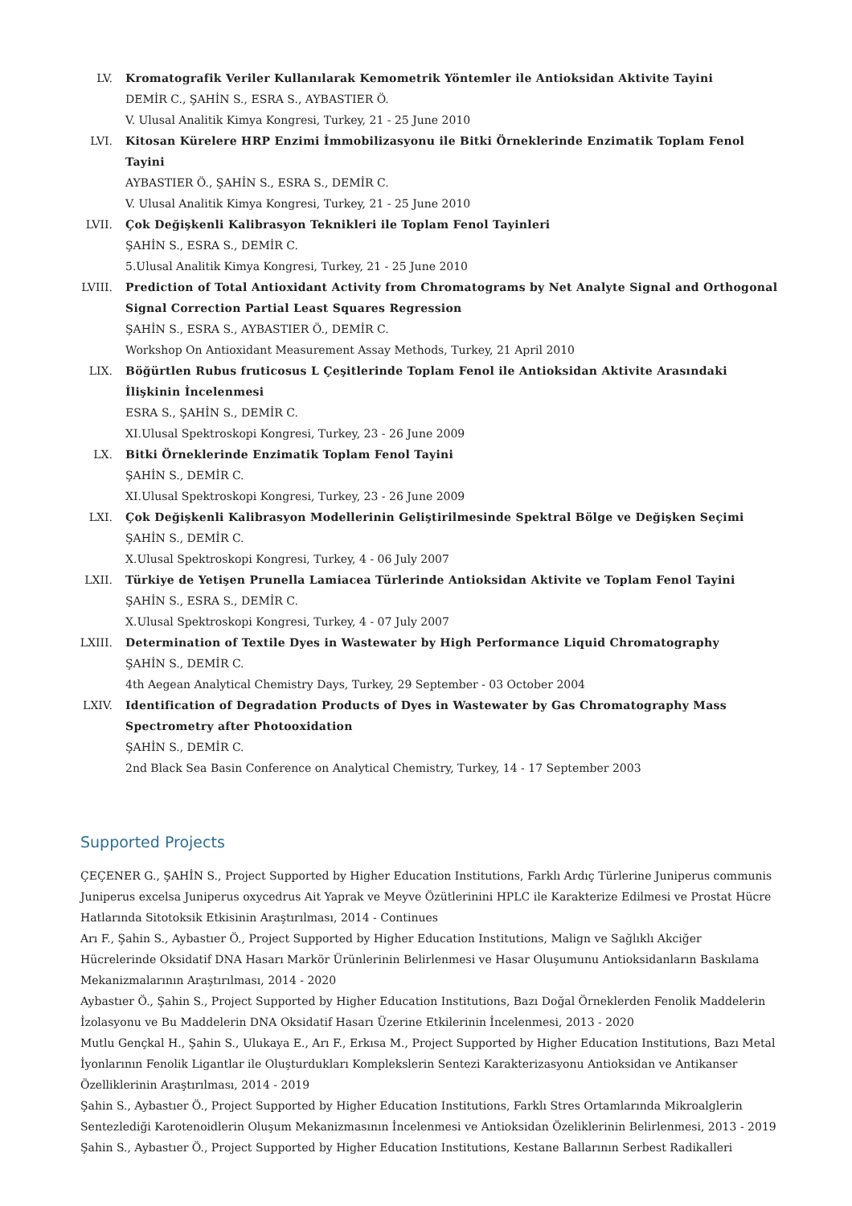LV. Kromatografik Veriler Kullanılarak Kemometrik Yöntemler ile Antioksidan Aktivite Tayini
DEMİR C., ŞAHİN S., ESRA S., AYBASTIER Ö.
V. Ulusal Analitik Kimya Kongresi, Turkey, 21 - 25 June 2010
LVI. Kitosan Kürelere HRP Enzimi İmmobilizasyonu ile Bitki Örneklerinde Enzimatik Toplam Fenol Tayini
AYBASTIER Ö., ŞAHİN S., ESRA S., DEMİR C.
V. Ulusal Analitik Kimya Kongresi, Turkey, 21 - 25 June 2010
LVII. Çok Değişkenli Kalibrasyon Teknikleri ile Toplam Fenol Tayinleri
ŞAHİN S., ESRA S., DEMİR C.
5.Ulusal Analitik Kimya Kongresi, Turkey, 21 - 25 June 2010
LVIII. Prediction of Total Antioxidant Activity from Chromatograms by Net Analyte Signal and Orthogonal Signal Correction Partial Least Squares Regression
ŞAHİN S., ESRA S., AYBASTIER Ö., DEMİR C.
Workshop On Antioxidant Measurement Assay Methods, Turkey, 21 April 2010
LIX. Böğürtlen Rubus fruticosus L Çeşitlerinde Toplam Fenol ile Antioksidan Aktivite Arasındaki İlişkinin İncelenmesi
ESRA S., ŞAHİN S., DEMİR C.
XI.Ulusal Spektroskopi Kongresi, Turkey, 23 - 26 June 2009
LX. Bitki Örneklerinde Enzimatik Toplam Fenol Tayini
ŞAHİN S., DEMİR C.
XI.Ulusal Spektroskopi Kongresi, Turkey, 23 - 26 June 2009
LXI. Çok Değişkenli Kalibrasyon Modellerinin Geliştirilmesinde Spektral Bölge ve Değişken Seçimi
ŞAHİN S., DEMİR C.
X.Ulusal Spektroskopi Kongresi, Turkey, 4 - 06 July 2007
LXII. Türkiye de Yetişen Prunella Lamiacea Türlerinde Antioksidan Aktivite ve Toplam Fenol Tayini
ŞAHİN S., ESRA S., DEMİR C.
X.Ulusal Spektroskopi Kongresi, Turkey, 4 - 07 July 2007
LXIII. Determination of Textile Dyes in Wastewater by High Performance Liquid Chromatography
ŞAHİN S., DEMİR C.
4th Aegean Analytical Chemistry Days, Turkey, 29 September - 03 October 2004
LXIV. Identification of Degradation Products of Dyes in Wastewater by Gas Chromatography Mass Spectrometry after Photooxidation
ŞAHİN S., DEMİR C.
2nd Black Sea Basin Conference on Analytical Chemistry, Turkey, 14 - 17 September 2003
Supported Projects
ÇEÇENER G., ŞAHİN S., Project Supported by Higher Education Institutions, Farklı Ardıç Türlerine Juniperus communis Juniperus excelsa Juniperus oxycedrus Ait Yaprak ve Meyve Özütlerinini HPLC ile Karakterize Edilmesi ve Prostat Hücre Hatlarında Sitotoksik Etkisinin Araştırılması, 2014 - Continues
Arı F., Şahin S., Aybastıer Ö., Project Supported by Higher Education Institutions, Malign ve Sağlıklı Akciğer Hücrelerinde Oksidatif DNA Hasarı Markör Ürünlerinin Belirlenmesi ve Hasar Oluşumunu Antioksidanların Baskılama Mekanizmalarının Araştırılması, 2014 - 2020
Aybastıer Ö., Şahin S., Project Supported by Higher Education Institutions, Bazı Doğal Örneklerden Fenolik Maddelerin İzolasyonu ve Bu Maddelerin DNA Oksidatif Hasarı Üzerine Etkilerinin İncelenmesi, 2013 - 2020
Mutlu Gençkal H., Şahin S., Ulukaya E., Arı F., Erkısa M., Project Supported by Higher Education Institutions, Bazı Metal İyonlarının Fenolik Ligantlar ile Oluşturdukları Komplekslerin Sentezi Karakterizasyonu Antioksidan ve Antikanser Özelliklerinin Araştırılması, 2014 - 2019
Şahin S., Aybastıer Ö., Project Supported by Higher Education Institutions, Farklı Stres Ortamlarında Mikroalglerin Sentezlediği Karotenoidlerin Oluşum Mekanizmasının İncelenmesi ve Antioksidan Özeliklerinin Belirlenmesi, 2013 - 2019
Şahin S., Aybastıer Ö., Project Supported by Higher Education Institutions, Kestane Ballarının Serbest Radikalleri